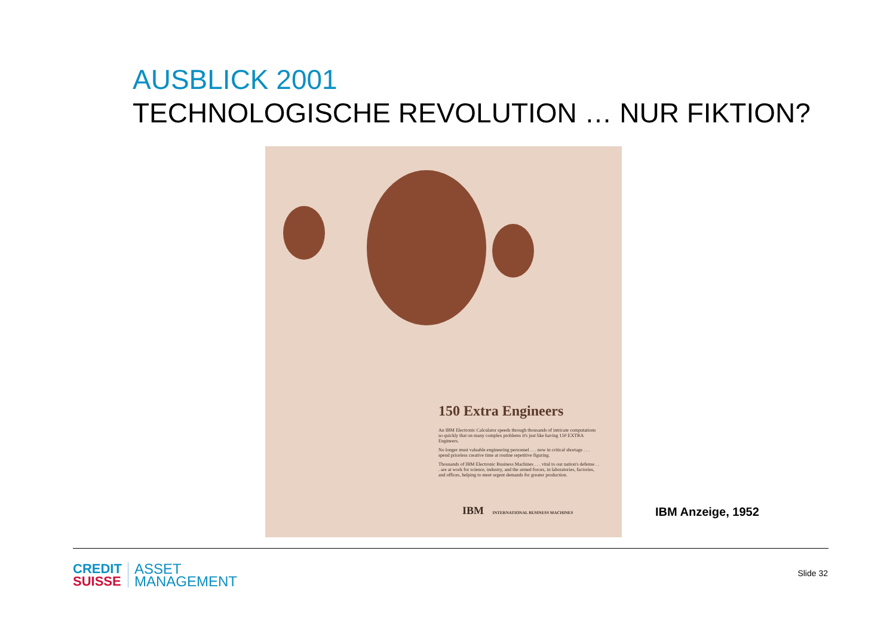AUSBLICK 2001
TECHNOLOGISCHE REVOLUTION … NUR FIKTION?
150 Extra Engineers
An IBM Electronic Calculator speeds through thousands of intricate computations so quickly that on many complex problems it's just like having 150 EXTRA Engineers.
No longer must valuable engineering personnel . . . now in critical shortage . . . spend priceless creative time at routine repetitive figuring.
Thousands of IBM Electronic Business Machines . . . vital to our nation's defense . . . are at work for science, industry, and the armed forces, in laboratories, factories, and offices, helping to meet urgent demands for greater production.
IBM INTERNATIONAL BUSINESS MACHINES
IBM Anzeige, 1952
CREDIT
SUISSE
ASSET
MANAGEMENT
Slide 32